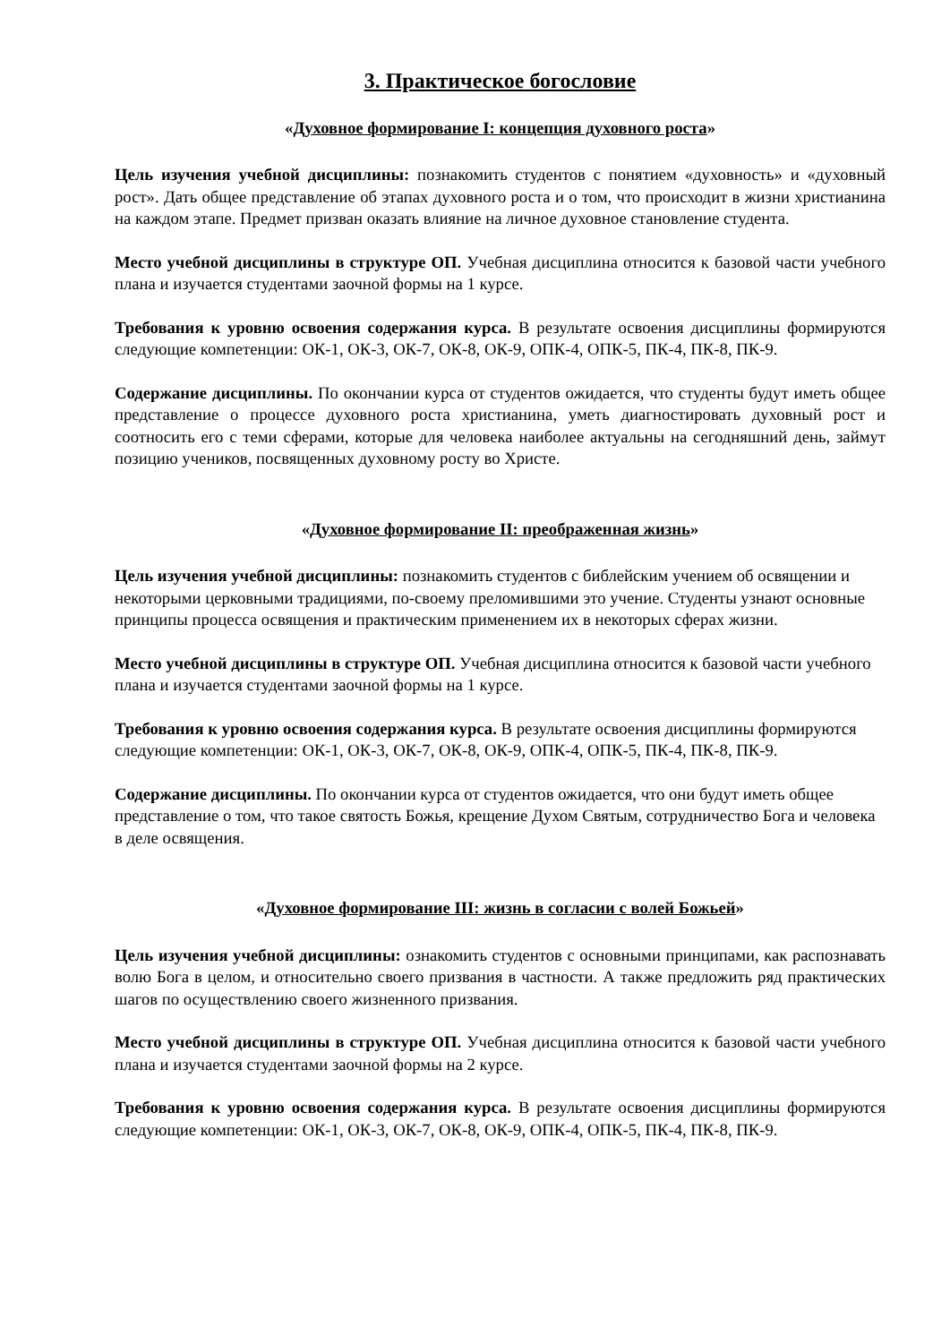3. Практическое богословие
«Духовное формирование I: концепция духовного роста»
Цель изучения учебной дисциплины: познакомить студентов с понятием «духовность» и «духовный рост». Дать общее представление об этапах духовного роста и о том, что происходит в жизни христианина на каждом этапе. Предмет призван оказать влияние на личное духовное становление студента.
Место учебной дисциплины в структуре ОП. Учебная дисциплина относится к базовой части учебного плана и изучается студентами заочной формы на 1 курсе.
Требования к уровню освоения содержания курса. В результате освоения дисциплины формируются следующие компетенции: ОК-1, ОК-3, ОК-7, ОК-8, ОК-9, ОПК-4, ОПК-5, ПК-4, ПК-8, ПК-9.
Содержание дисциплины. По окончании курса от студентов ожидается, что студенты будут иметь общее представление о процессе духовного роста христианина, уметь диагностировать духовный рост и соотносить его с теми сферами, которые для человека наиболее актуальны на сегодняшний день, займут позицию учеников, посвященных духовному росту во Христе.
«Духовное формирование II: преображенная жизнь»
Цель изучения учебной дисциплины: познакомить студентов с библейским учением об освящении и некоторыми церковными традициями, по-своему преломившими это учение. Студенты узнают основные принципы процесса освящения и практическим применением их в некоторых сферах жизни.
Место учебной дисциплины в структуре ОП. Учебная дисциплина относится к базовой части учебного плана и изучается студентами заочной формы на 1 курсе.
Требования к уровню освоения содержания курса. В результате освоения дисциплины формируются следующие компетенции: ОК-1, ОК-3, ОК-7, ОК-8, ОК-9, ОПК-4, ОПК-5, ПК-4, ПК-8, ПК-9.
Содержание дисциплины. По окончании курса от студентов ожидается, что они будут иметь общее представление о том, что такое святость Божья, крещение Духом Святым, сотрудничество Бога и человека в деле освящения.
«Духовное формирование III: жизнь в согласии с волей Божьей»
Цель изучения учебной дисциплины: ознакомить студентов с основными принципами, как распознавать волю Бога в целом, и относительно своего призвания в частности. А также предложить ряд практических шагов по осуществлению своего жизненного призвания.
Место учебной дисциплины в структуре ОП. Учебная дисциплина относится к базовой части учебного плана и изучается студентами заочной формы на 2 курсе.
Требования к уровню освоения содержания курса. В результате освоения дисциплины формируются следующие компетенции: ОК-1, ОК-3, ОК-7, ОК-8, ОК-9, ОПК-4, ОПК-5, ПК-4, ПК-8, ПК-9.